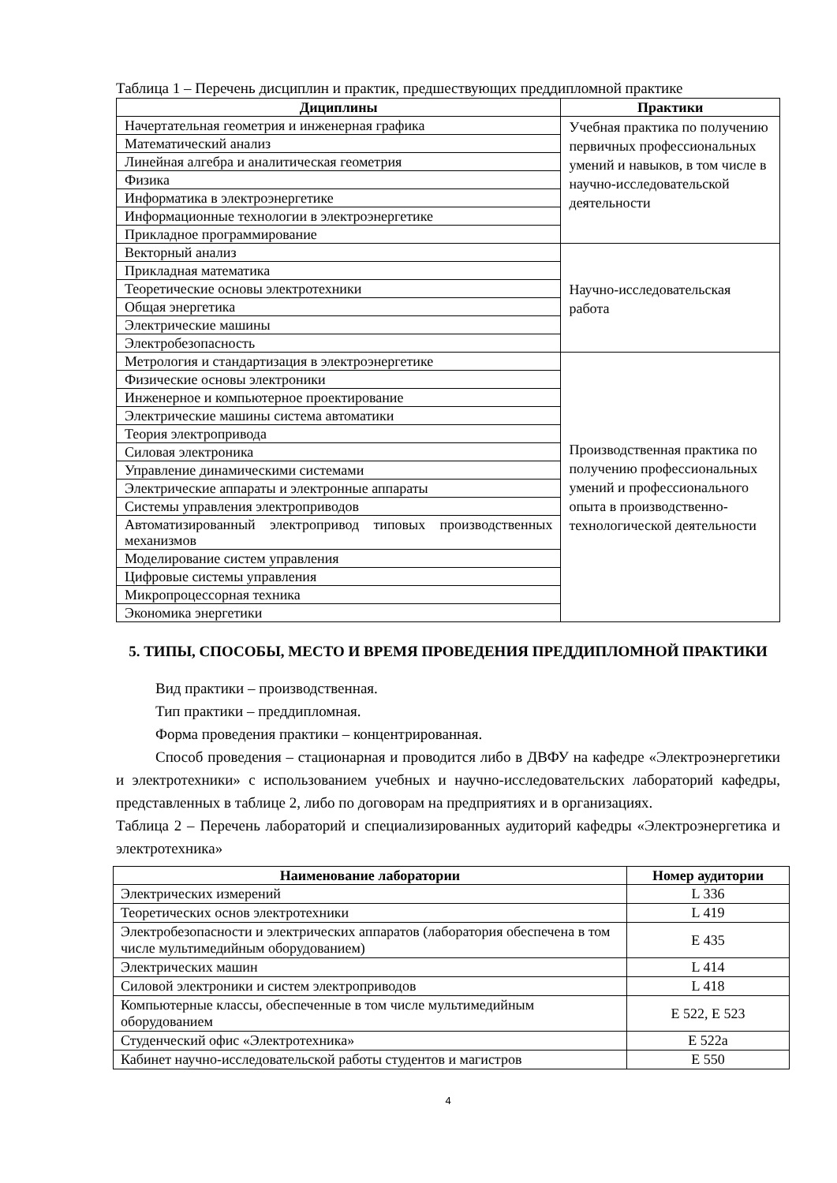Таблица 1 – Перечень дисциплин и практик, предшествующих преддипломной практике
| Дициплины | Практики |
| --- | --- |
| Начертательная геометрия и инженерная графика | Учебная практика по получению первичных профессиональных умений и навыков, в том числе в научно-исследовательской деятельности |
| Математический анализ | |
| Линейная алгебра и аналитическая геометрия | |
| Физика | |
| Информатика в электроэнергетике | |
| Информационные технологии в электроэнергетике | |
| Прикладное программирование | |
| Векторный анализ | Научно-исследовательская работа |
| Прикладная математика | |
| Теоретические основы электротехники | |
| Общая энергетика | |
| Электрические машины | |
| Электробезопасность | |
| Метрология и стандартизация в электроэнергетике | Производственная практика по получению профессиональных умений и профессионального опыта в производственно-технологической деятельности |
| Физические основы электроники | |
| Инженерное и компьютерное проектирование | |
| Электрические машины система автоматики | |
| Теория электропривода | |
| Силовая электроника | |
| Управление динамическими системами | |
| Электрические аппараты и электронные аппараты | |
| Системы управления электроприводов | |
| Автоматизированный электропривод типовых производственных механизмов | |
| Моделирование систем управления | |
| Цифровые системы управления | |
| Микропроцессорная техника | |
| Экономика энергетики | |
5. ТИПЫ, СПОСОБЫ, МЕСТО И ВРЕМЯ ПРОВЕДЕНИЯ ПРЕДДИПЛОМНОЙ ПРАКТИКИ
Вид практики – производственная.
Тип практики – преддипломная.
Форма проведения практики – концентрированная.
Способ проведения – стационарная и проводится либо в ДВФУ на кафедре «Электроэнергетики и электротехники» с использованием учебных и научно-исследовательских лабораторий кафедры, представленных в таблице 2, либо по договорам на предприятиях и в организациях.
Таблица 2 – Перечень лабораторий и специализированных аудиторий кафедры «Электроэнергетика и электротехника»
| Наименование лаборатории | Номер аудитории |
| --- | --- |
| Электрических измерений | L 336 |
| Теоретических основ электротехники | L 419 |
| Электробезопасности и электрических аппаратов (лаборатория обеспечена в том числе мультимедийным оборудованием) | E 435 |
| Электрических машин | L 414 |
| Силовой электроники и систем электроприводов | L 418 |
| Компьютерные классы, обеспеченные в том числе мультимедийным оборудованием | E 522, E 523 |
| Студенческий офис «Электротехника» | E 522a |
| Кабинет научно-исследовательской работы студентов и магистров | E 550 |
4